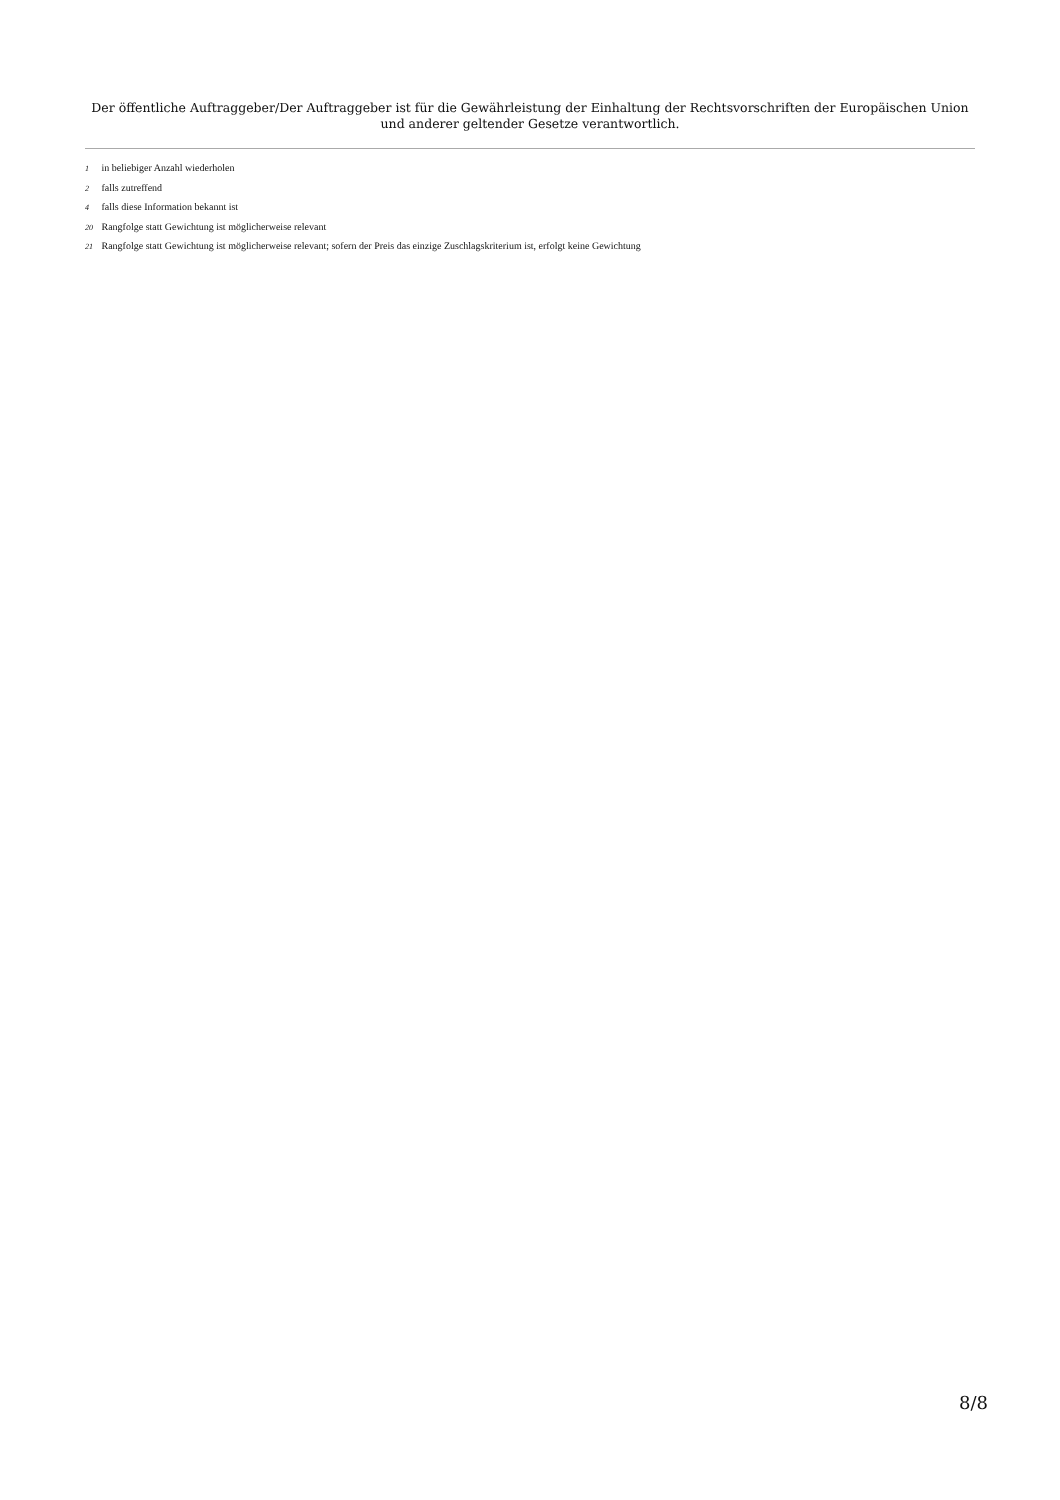Der öffentliche Auftraggeber/Der Auftraggeber ist für die Gewährleistung der Einhaltung der Rechtsvorschriften der Europäischen Union und anderer geltender Gesetze verantwortlich.
1 in beliebiger Anzahl wiederholen
2 falls zutreffend
4 falls diese Information bekannt ist
20 Rangfolge statt Gewichtung ist möglicherweise relevant
21 Rangfolge statt Gewichtung ist möglicherweise relevant; sofern der Preis das einzige Zuschlagskriterium ist, erfolgt keine Gewichtung
8/8